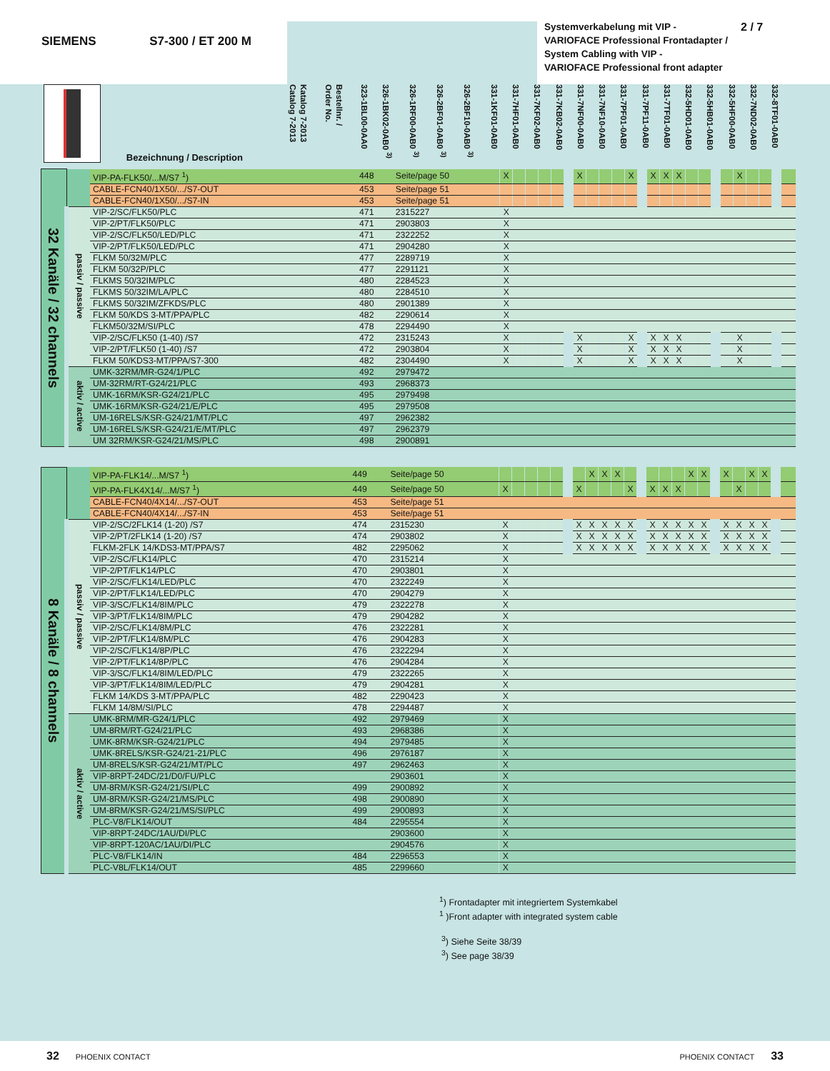SIEMENS S7-300 / ET 200 M
Systemverkabelung mit VIP -
VARIOFACE Professional Frontadapter /
System Cabling with VIP -
VARIOFACE Professional front adapter
2 / 7
| | Bezeichnung / Description | Katalog 7-2013 Catalog 7-2013 | Bestellnr. / Order No. | 323-1BL00-0AA0 | 326-1BK02-0AB0 <sup>3)</sup> | 326-1RF00-0AB0 <sup>3)</sup> | 326-2BF01-0AB0 <sup>3)</sup> | 326-2BF10-0AB0 <sup>3)</sup> | 331-1KF01-0AB0 | 331-7HF01-0AB0 | 331-7KF02-0AB0 | 331-7KB02-0AB0 | 331-7NF00-0AB0 | 331-7NF10-0AB0 | 331-7PF01-0AB0 | 331-7PF11-0AB0 | 331-7TF01-0AB0 | 332-5HD01-0AB0 | 332-5HB01-0AB0 | 332-5HF00-0AB0 | 332-7ND02-0AB0 | 332-8TF01-0AB0 | |
| --- | --- | --- | --- | --- | --- | --- | --- | --- | --- | --- | --- | --- | --- | --- | --- | --- | --- | --- | --- | --- | --- | --- | --- |
| 32 Kanäle / 32 channels | | VIP-PA-FLK50/...M/S7 <sup>1</sup>) | 448 | Seite/page 50 | X | | | | | X | | | | X | X | X | X | | | | X | | | |
| | | CABLE-FCN40/1X50/.../S7-OUT | 453 | Seite/page 51 | | | | | | | | | | | | | | | | | | | | |
| | | CABLE-FCN40/1X50/.../S7-IN | 453 | Seite/page 51 | | | | | | | | | | | | | | | | | | | | |
| | passiv / passive | VIP-2/SC/FLK50/PLC | 471 | 2315227 | X | | | | | | | | | | | | | | | | | | | |
| | | VIP-2/PT/FLK50/PLC | 471 | 2903803 | X | | | | | | | | | | | | | | | | | | | |
| | | VIP-2/SC/FLK50/LED/PLC | 471 | 2322252 | X | | | | | | | | | | | | | | | | | | | |
| | | VIP-2/PT/FLK50/LED/PLC | 471 | 2904280 | X | | | | | | | | | | | | | | | | | | | |
| | | FLKM 50/32M/PLC | 477 | 2289719 | X | | | | | | | | | | | | | | | | | | | |
| | | FLKM 50/32P/PLC | 477 | 2291121 | X | | | | | | | | | | | | | | | | | | | |
| | | FLKMS 50/32IM/PLC | 480 | 2284523 | X | | | | | | | | | | | | | | | | | | | |
| | | FLKMS 50/32IM/LA/PLC | 480 | 2284510 | X | | | | | | | | | | | | | | | | | | | |
| | | FLKMS 50/32IM/ZFKDS/PLC | 480 | 2901389 | X | | | | | | | | | | | | | | | | | | | |
| | | FLKM 50/KDS 3-MT/PPA/PLC | 482 | 2290614 | X | | | | | | | | | | | | | | | | | | | |
| | | FLKM50/32M/SI/PLC | 478 | 2294490 | X | | | | | | | | | | | | | | | | | | | |
| | | VIP-2/SC/FLK50 (1-40) /S7 | 472 | 2315243 | X | | | | | X | | | | X | X | X | X | | | | X | | | |
| | | VIP-2/PT/FLK50 (1-40) /S7 | 472 | 2903804 | X | | | | | X | | | | X | X | X | X | | | | X | | | |
| | | FLKM 50/KDS3-MT/PPA/S7-300 | 482 | 2304490 | X | | | | | X | | | | X | X | X | X | | | | X | | | |
| | aktiv / active | UMK-32RM/MR-G24/1/PLC | 492 | 2979472 | | | | | | | | | | | | | | | | | | | | |
| | | UM-32RM/RT-G24/21/PLC | 493 | 2968373 | | | | | | | | | | | | | | | | | | | | |
| | | UMK-16RM/KSR-G24/21/PLC | 495 | 2979498 | | | | | | | | | | | | | | | | | | | | |
| | | UMK-16RM/KSR-G24/21/E/PLC | 495 | 2979508 | | | | | | | | | | | | | | | | | | | | |
| | | UM-16RELS/KSR-G24/21/MT/PLC | 497 | 2962382 | | | | | | | | | | | | | | | | | | | | |
| | | UM-16RELS/KSR-G24/21/E/MT/PLC | 497 | 2962379 | | | | | | | | | | | | | | | | | | | | |
| | | UM 32RM/KSR-G24/21/MS/PLC | 498 | 2900891 | | | | | | | | | | | | | | | | | | | | |
| 8 Kanäle / 8 channels | | VIP-PA-FLK14/...M/S7 <sup>1</sup>) | 449 | Seite/page 50 | | | | | | | X | X | X | | | | | X | X | X | | X | X | |
| | | VIP-PA-FLK4X14/...M/S7 <sup>1</sup>) | 449 | Seite/page 50 | X | | | | | X | | | | X | X | X | X | | | | X | | | |
| | | CABLE-FCN40/4X14/.../S7-OUT | 453 | Seite/page 51 | | | | | | | | | | | | | | | | | | | | |
| | | CABLE-FCN40/4X14/.../S7-IN | 453 | Seite/page 51 | | | | | | | | | | | | | | | | | | | | |
| | passiv / passive | VIP-2/SC/2FLK14 (1-20) /S7 | 474 | 2315230 | X | | | | | X | X | X | X | X | X | X | X | X | X | X | X | X | X | |
| | | VIP-2/PT/2FLK14 (1-20) /S7 | 474 | 2903802 | X | | | | | X | X | X | X | X | X | X | X | X | X | X | X | X | X | |
| | | FLKM-2FLK 14/KDS3-MT/PPA/S7 | 482 | 2295062 | X | | | | | X | X | X | X | X | X | X | X | X | X | X | X | X | X | |
| | | VIP-2/SC/FLK14/PLC | 470 | 2315214 | X | | | | | | | | | | | | | | | | | | | |
| | | VIP-2/PT/FLK14/PLC | 470 | 2903801 | X | | | | | | | | | | | | | | | | | | | |
| | | VIP-2/SC/FLK14/LED/PLC | 470 | 2322249 | X | | | | | | | | | | | | | | | | | | | |
| | | VIP-2/PT/FLK14/LED/PLC | 470 | 2904279 | X | | | | | | | | | | | | | | | | | | | |
| | | VIP-3/SC/FLK14/8IM/PLC | 479 | 2322278 | X | | | | | | | | | | | | | | | | | | | |
| | | VIP-3/PT/FLK14/8IM/PLC | 479 | 2904282 | X | | | | | | | | | | | | | | | | | | | |
| | | VIP-2/SC/FLK14/8M/PLC | 476 | 2322281 | X | | | | | | | | | | | | | | | | | | | |
| | | VIP-2/PT/FLK14/8M/PLC | 476 | 2904283 | X | | | | | | | | | | | | | | | | | | | |
| | | VIP-2/SC/FLK14/8P/PLC | 476 | 2322294 | X | | | | | | | | | | | | | | | | | | | |
| | | VIP-2/PT/FLK14/8P/PLC | 476 | 2904284 | X | | | | | | | | | | | | | | | | | | | |
| | | VIP-3/SC/FLK14/8IM/LED/PLC | 479 | 2322265 | X | | | | | | | | | | | | | | | | | | | |
| | | VIP-3/PT/FLK14/8IM/LED/PLC | 479 | 2904281 | X | | | | | | | | | | | | | | | | | | | |
| | | FLKM 14/KDS 3-MT/PPA/PLC | 482 | 2290423 | X | | | | | | | | | | | | | | | | | | | |
| | | FLKM 14/8M/SI/PLC | 478 | 2294487 | X | | | | | | | | | | | | | | | | | | | |
| | aktiv / active | UMK-8RM/MR-G24/1/PLC | 492 | 2979469 | X | | | | | | | | | | | | | | | | | | | |
| | | UM-8RM/RT-G24/21/PLC | 493 | 2968386 | X | | | | | | | | | | | | | | | | | | | |
| | | UMK-8RM/KSR-G24/21/PLC | 494 | 2979485 | X | | | | | | | | | | | | | | | | | | | |
| | | UMK-8RELS/KSR-G24/21-21/PLC | 496 | 2976187 | X | | | | | | | | | | | | | | | | | | | |
| | | UM-8RELS/KSR-G24/21/MT/PLC | 497 | 2962463 | X | | | | | | | | | | | | | | | | | | | |
| | | VIP-8RPT-24DC/21/D0/FU/PLC | | 2903601 | X | | | | | | | | | | | | | | | | | | | |
| | | UM-8RM/KSR-G24/21/SI/PLC | 499 | 2900892 | X | | | | | | | | | | | | | | | | | | | |
| | | UM-8RM/KSR-G24/21/MS/PLC | 498 | 2900890 | X | | | | | | | | | | | | | | | | | | | |
| | | UM-8RM/KSR-G24/21/MS/SI/PLC | 499 | 2900893 | X | | | | | | | | | | | | | | | | | | | |
| | | PLC-V8/FLK14/OUT | 484 | 2295554 | X | | | | | | | | | | | | | | | | | | | |
| | | VIP-8RPT-24DC/1AU/DI/PLC | | 2903600 | X | | | | | | | | | | | | | | | | | | | |
| | | VIP-8RPT-120AC/1AU/DI/PLC | | 2904576 | X | | | | | | | | | | | | | | | | | | | |
| | | PLC-V8/FLK14/IN | 484 | 2296553 | X | | | | | | | | | | | | | | | | | | | |
| | | PLC-V8L/FLK14/OUT | 485 | 2299660 | X | | | | | | | | | | | | | | | | | | | |
<sup>1</sup>) Frontadapter mit integriertem Systemkabel
<sup>1</sup> )Front adapter with integrated system cable
<sup>3</sup>) Siehe Seite 38/39
<sup>3</sup>) See page 38/39
32 PHOENIX CONTACT PHOENIX CONTACT 33